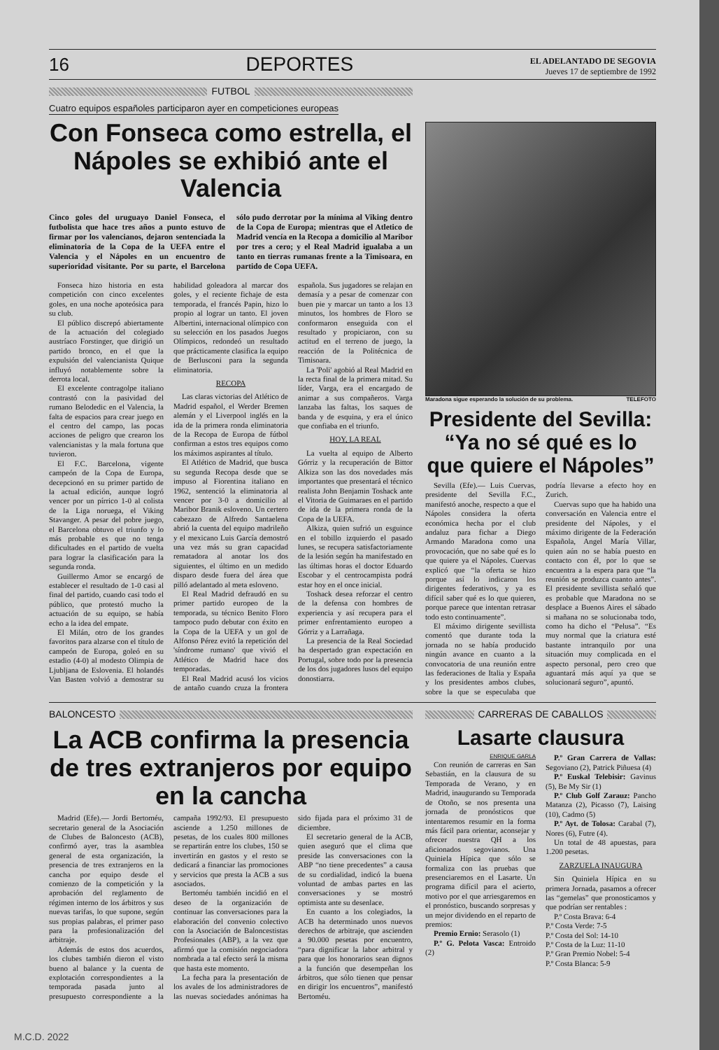16 DEPORTES EL ADELANTADO DE SEGOVIA
Jueves 17 de septiembre de 1992
FUTBOL
Cuatro equipos españoles participaron ayer en competiciones europeas
Con Fonseca como estrella, el Nápoles se exhibió ante el Valencia
Cinco goles del uruguayo Daniel Fonseca, el futbolista que hace tres años a punto estuvo de firmar por los valencianos, dejaron sentenciada la eliminatoria de la Copa de la UEFA entre el Valencia y el Nápoles en un encuentro de superioridad visitante. Por su parte, el Barcelona sólo pudo derrotar por la mínima al Viking dentro de la Copa de Europa; mientras que el Atletico de Madrid vencía en la Recopa a domicilio al Maribor por tres a cero; y el Real Madrid igualaba a un tanto en tierras rumanas frente a la Timisoara, en partido de Copa UEFA.
Fonseca hizo historia en esta competición con cinco excelentes goles, en una noche apoteósica para su club.
El público discrepó abiertamente de la actuación del colegiado austríaco Forstinger, que dirigió un partido bronco, en el que la expulsión del valencianista Quique influyó notablemente sobre la derrota local.
El excelente contragolpe italiano contrastó con la pasividad del rumano Belodedic en el Valencia, la falta de espacios para crear juego en el centro del campo, las pocas acciones de peligro que crearon los valencianistas y la mala fortuna que tuvieron.
El F.C. Barcelona, vigente campeón de la Copa de Europa, decepcionó en su primer partido de la actual edición, aunque logró vencer por un pírrico 1-0 al colista de la Liga noruega, el Viking Stavanger. A pesar del pobre juego, el Barcelona obtuvo el triunfo y lo más probable es que no tenga dificultades en el partido de vuelta para lograr la clasificación para la segunda ronda.
Guillermo Amor se encargó de establecer el resultado de 1-0 casi al final del partido, cuando casi todo el público, que protestó mucho la actuación de su equipo, se había echo a la idea del empate.
El Milán, otro de los grandes favoritos para alzarse con el título de campeón de Europa, goleó en su estadio (4-0) al modesto Olimpia de Ljubljana de Eslovenia. El holandés Van Basten volvió a demostrar su habilidad goleadora al marcar dos goles, y el reciente fichaje de esta temporada, el francés Papin, hizo lo propio al lograr un tanto. El joven Albertini, internacional olímpico con su selección en los pasados Juegos Olímpicos, redondeó un resultado que prácticamente clasifica la equipo de Berlusconi para la segunda eliminatoria.
RECOPA
Las claras victorias del Atlético de Madrid español, el Werder Bremen alemán y el Liverpool inglés en la ida de la primera ronda eliminatoria de la Recopa de Europa de fútbol confirman a estos tres equipos como los máximos aspirantes al título.
El Atlético de Madrid, que busca su segunda Recopa desde que se impuso al Fiorentina italiano en 1962, sentenció la eliminatoria al vencer por 3-0 a domicilio al Maribor Branik esloveno. Un certero cabezazo de Alfredo Santaelena abrió la cuenta del equipo madrileño y el mexicano Luis García demostró una vez más su gran capacidad rematadora al anotar los dos siguientes, el último en un medido disparo desde fuera del área que pilló adelantado al meta esloveno.
El Real Madrid defraudó en su primer partido europeo de la temporada, su técnico Benito Floro tampoco pudo debutar con éxito en la Copa de la UEFA y un gol de Alfonso Pérez evitó la repetición del 'síndrome rumano' que vivió el Atlético de Madrid hace dos temporadas.
El Real Madrid acusó los vicios de antaño cuando cruza la frontera española. Sus jugadores se relajan en demasía y a pesar de comenzar con buen pie y marcar un tanto a los 13 minutos, los hombres de Floro se conformaron enseguida con el resultado y propiciaron, con su actitud en el terreno de juego, la reacción de la Politécnica de Timisoara.
La 'Poli' agobió al Real Madrid en la recta final de la primera mitad. Su líder, Varga, era el encargado de animar a sus compañeros. Varga lanzaba las faltas, los saques de banda y de esquina, y era el único que confiaba en el triunfo.
HOY, LA REAL
La vuelta al equipo de Alberto Górriz y la recuperación de Bittor Alkiza son las dos novedades más importantes que presentará el técnico realista John Benjamin Toshack ante el Vitoria de Guimaraes en el partido de ida de la primera ronda de la Copa de la UEFA.
Alkiza, quien sufrió un esguince en el tobillo izquierdo el pasado lunes, se recupera satisfactoriamente de la lesión según ha manifestado en las últimas horas el doctor Eduardo Escobar y el centrocampista podrá estar hoy en el once inicial.
Toshack desea reforzar el centro de la defensa con hombres de experiencia y así recupera para el primer enfrentamiento europeo a Górriz y a Larrañaga.
La presencia de la Real Sociedad ha despertado gran expectación en Portugal, sobre todo por la presencia de los dos jugadores lusos del equipo donostiarra.
Maradona sigue esperando la solución de su problema. TELEFOTO
Presidente del Sevilla: “Ya no sé qué es lo que quiere el Nápoles”
Sevilla (Efe).— Luis Cuervas, presidente del Sevilla F.C., manifestó anoche, respecto a que el Nápoles considera la oferta económica hecha por el club andaluz para fichar a Diego Armando Maradona como una provocación, que no sabe qué es lo que quiere ya el Nápoles. Cuervas explicó que “la oferta se hizo porque así lo indicaron los dirigentes federativos, y ya es difícil saber qué es lo que quieren, porque parece que intentan retrasar todo esto continuamente”.
El máximo dirigente sevillista comentó que durante toda la jornada no se había producido ningún avance en cuanto a la convocatoria de una reunión entre las federaciones de Italia y España y los presidentes ambos clubes, sobre la que se especulaba que podría llevarse a efecto hoy en Zurich.
Cuervas supo que ha habido una conversación en Valencia entre el presidente del Nápoles, y el máximo dirigente de la Federación Española, Angel María Villar, quien aún no se había puesto en contacto con él, por lo que se encuentra a la espera para que “la reunión se produzca cuanto antes”. El presidente sevillista señaló que es probable que Maradona no se desplace a Buenos Aires el sábado si mañana no se solucionaba todo, como ha dicho el “Pelusa”. “Es muy normal que la criatura esté bastante intranquilo por una situación muy complicada en el aspecto personal, pero creo que aguantará más aquí ya que se solucionará seguro”, apuntó.
BALONCESTO
La ACB confirma la presencia de tres extranjeros por equipo en la cancha
Madrid (Efe).— Jordi Bertoméu, secretario general de la Asociación de Clubes de Baloncesto (ACB), confirmó ayer, tras la asamblea general de esta organización, la presencia de tres extranjeros en la cancha por equipo desde el comienzo de la competición y la aprobación del reglamento de régimen interno de los árbitros y sus nuevas tarifas, lo que supone, según sus propias palabras, el primer paso para la profesionalización del arbitraje.
Además de estos dos acuerdos, los clubes también dieron el visto bueno al balance y la cuenta de explotación correspondientes a la temporada pasada junto al presupuesto correspondiente a la campaña 1992/93. El presupuesto asciende a 1.250 millones de pesetas, de los cuales 800 millones se repartirán entre los clubes, 150 se invertirán en gastos y el resto se dedicará a financiar las promociones y servicios que presta la ACB a sus asociados.
Bertoméu también incidió en el deseo de la organización de continuar las conversaciones para la elaboración del convenio colectivo con la Asociación de Baloncestistas Profesionales (ABP), a la vez que afirmó que la comisión negociadora nombrada a tal efecto será la misma que hasta este momento.
La fecha para la presentación de los avales de los administradores de las nuevas sociedades anónimas ha sido fijada para el próximo 31 de diciembre.
El secretario general de la ACB, quien aseguró que el clima que preside las conversaciones con la ABP “no tiene precedentes” a causa de su cordialidad, indicó la buena voluntad de ambas partes en las conversaciones y se mostró optimista ante su desenlace.
En cuanto a los colegiados, la ACB ha determinado unos nuevos derechos de arbitraje, que ascienden a 90.000 pesetas por encuentro, “para dignificar la labor arbitral y para que los honorarios sean dignos a la función que desempeñan los árbitros, que sólo tienen que pensar en dirigir los encuentros”, manifestó Bertoméu.
CARRERAS DE CABALLOS
Lasarte clausura
ENRIQUE GARLA
Con reunión de carreras en San Sebastián, en la clausura de su Temporada de Verano, y en Madrid, inaugurando su Temporada de Otoño, se nos presenta una jornada de pronósticos que intentaremos resumir en la forma más fácil para orientar, aconsejar y ofrecer nuestra QH a los aficionados segovianos. Una Quiniela Hípica que sólo se formaliza con las pruebas que presenciaremos en el Lasarte. Un programa difícil para el acierto, motivo por el que arriesgaremos en el pronóstico, buscando sorpresas y un mejor dividendo en el reparto de premios:
Premio Ernio: Serasolo (1)
P.º G. Pelota Vasca: Entroido (2)
P.º Gran Carrera de Vallas: Segoviano (2), Patrick Piñuesa (4)
P.º Euskal Telebisir: Gavinus (5), Be My Sir (1)
P.º Club Golf Zarauz: Pancho Matanza (2), Picasso (7), Laising (10), Cadmo (5)
P.º Ayt. de Tolosa: Carabal (7), Nores (6), Futre (4).
Un total de 48 apuestas, para 1.200 pesetas.
ZARZUELA INAUGURA
Sin Quiniela Hípica en su primera Jornada, pasamos a ofrecer las “gemelas” que pronosticamos y que podrían ser rentables :
P.º Costa Brava: 6-4
P.º Costa Verde: 7-5
P.º Costa del Sol: 14-10
P.º Costa de la Luz: 11-10
P.º Gran Premio Nobel: 5-4
P.º Costa Blanca: 5-9
M.C.D. 2022